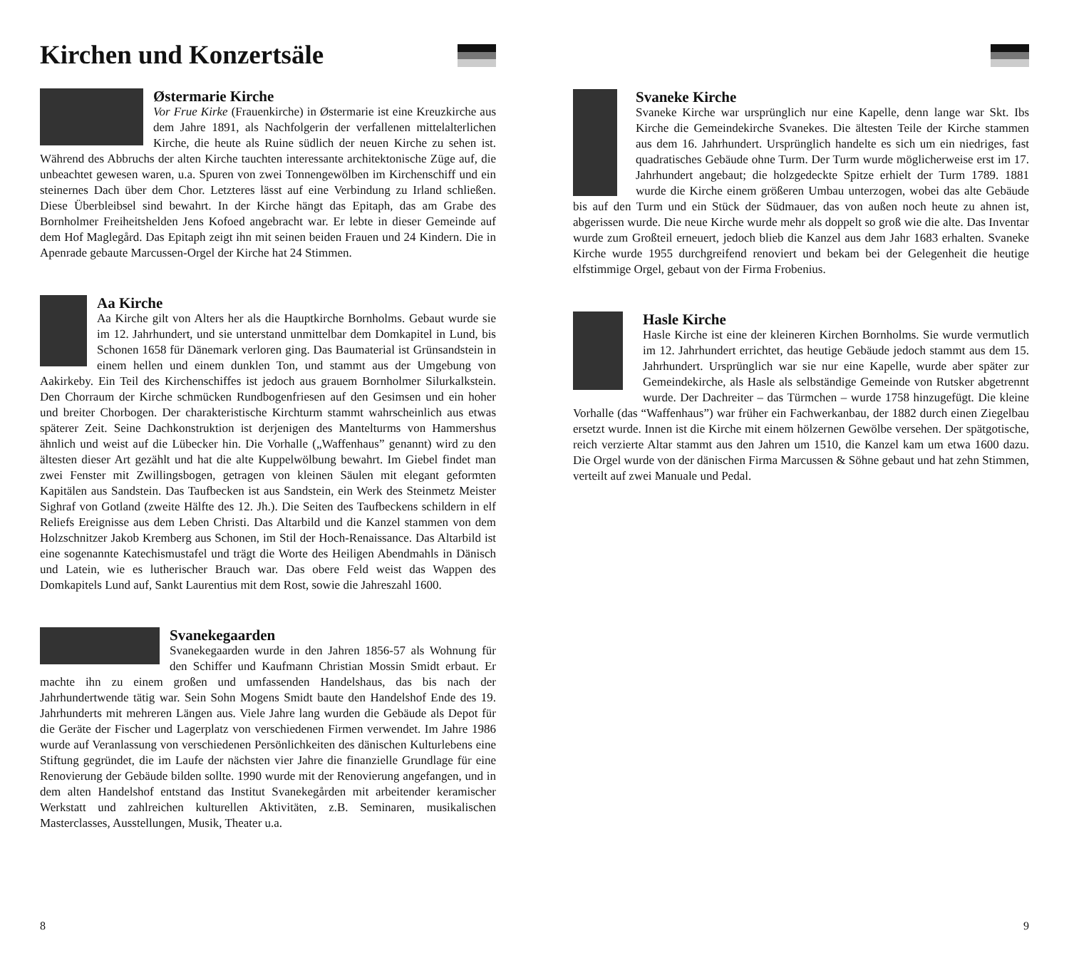Kirchen und Konzertsäle
Østermarie Kirche
Vor Frue Kirke (Frauenkirche) in Østermarie ist eine Kreuzkirche aus dem Jahre 1891, als Nachfolgerin der verfallenen mittelalterlichen Kirche, die heute als Ruine südlich der neuen Kirche zu sehen ist. Während des Abbruchs der alten Kirche tauchten interessante architektonische Züge auf, die unbeachtet gewesen waren, u.a. Spuren von zwei Tonnengewölben im Kirchenschiff und ein steinernes Dach über dem Chor. Letzteres lässt auf eine Verbindung zu Irland schließen. Diese Überbleibsel sind bewahrt. In der Kirche hängt das Epitaph, das am Grabe des Bornholmer Freiheitshelden Jens Kofoed angebracht war. Er lebte in dieser Gemeinde auf dem Hof Maglegård. Das Epitaph zeigt ihn mit seinen beiden Frauen und 24 Kindern. Die in Apenrade gebaute Marcussen-Orgel der Kirche hat 24 Stimmen.
Aa Kirche
Aa Kirche gilt von Alters her als die Hauptkirche Bornholms. Gebaut wurde sie im 12. Jahrhundert, und sie unterstand unmittelbar dem Domkapitel in Lund, bis Schonen 1658 für Dänemark verloren ging. Das Baumaterial ist Grünsandstein in einem hellen und einem dunklen Ton, und stammt aus der Umgebung von Aakirkeby. Ein Teil des Kirchenschiffes ist jedoch aus grauem Bornholmer Silurkalkstein. Den Chorraum der Kirche schmücken Rundbogenfriesen auf den Gesimsen und ein hoher und breiter Chorbogen. Der charakteristische Kirchturm stammt wahrscheinlich aus etwas späterer Zeit. Seine Dachkonstruktion ist derjenigen des Mantelturms von Hammershus ähnlich und weist auf die Lübecker hin. Die Vorhalle („Waffenhaus” genannt) wird zu den ältesten dieser Art gezählt und hat die alte Kuppelwölbung bewahrt. Im Giebel findet man zwei Fenster mit Zwillingsbogen, getragen von kleinen Säulen mit elegant geformten Kapitälen aus Sandstein. Das Taufbecken ist aus Sandstein, ein Werk des Steinmetz Meister Sighraf von Gotland (zweite Hälfte des 12. Jh.). Die Seiten des Taufbeckens schildern in elf Reliefs Ereignisse aus dem Leben Christi. Das Altarbild und die Kanzel stammen von dem Holzschnitzer Jakob Kremberg aus Schonen, im Stil der Hoch-Renaissance. Das Altarbild ist eine sogenannte Katechismustafel und trägt die Worte des Heiligen Abendmahls in Dänisch und Latein, wie es lutherischer Brauch war. Das obere Feld weist das Wappen des Domkapitels Lund auf, Sankt Laurentius mit dem Rost, sowie die Jahreszahl 1600.
Svanekegaarden
Svanekegaarden wurde in den Jahren 1856-57 als Wohnung für den Schiffer und Kaufmann Christian Mossin Smidt erbaut. Er machte ihn zu einem großen und umfassenden Handelshaus, das bis nach der Jahrhundertwende tätig war. Sein Sohn Mogens Smidt baute den Handelshof Ende des 19. Jahrhunderts mit mehreren Längen aus. Viele Jahre lang wurden die Gebäude als Depot für die Geräte der Fischer und Lagerplatz von verschiedenen Firmen verwendet. Im Jahre 1986 wurde auf Veranlassung von verschiedenen Persönlichkeiten des dänischen Kulturlebens eine Stiftung gegründet, die im Laufe der nächsten vier Jahre die finanzielle Grundlage für eine Renovierung der Gebäude bilden sollte. 1990 wurde mit der Renovierung angefangen, und in dem alten Handelshof entstand das Institut Svanekegården mit arbeitender keramischer Werkstatt und zahlreichen kulturellen Aktivitäten, z.B. Seminaren, musikalischen Masterclasses, Ausstellungen, Musik, Theater u.a.
8
Svaneke Kirche
Svaneke Kirche war ursprünglich nur eine Kapelle, denn lange war Skt. Ibs Kirche die Gemeindekirche Svanekes. Die ältesten Teile der Kirche stammen aus dem 16. Jahrhundert. Ursprünglich handelte es sich um ein niedriges, fast quadratisches Gebäude ohne Turm. Der Turm wurde möglicherweise erst im 17. Jahrhundert angebaut; die holzgedeckte Spitze erhielt der Turm 1789. 1881 wurde die Kirche einem größeren Umbau unterzogen, wobei das alte Gebäude bis auf den Turm und ein Stück der Südmauer, das von außen noch heute zu ahnen ist, abgerissen wurde. Die neue Kirche wurde mehr als doppelt so groß wie die alte. Das Inventar wurde zum Großteil erneuert, jedoch blieb die Kanzel aus dem Jahr 1683 erhalten. Svaneke Kirche wurde 1955 durchgreifend renoviert und bekam bei der Gelegenheit die heutige elfstimmige Orgel, gebaut von der Firma Frobenius.
Hasle Kirche
Hasle Kirche ist eine der kleineren Kirchen Bornholms. Sie wurde vermutlich im 12. Jahrhundert errichtet, das heutige Gebäude jedoch stammt aus dem 15. Jahrhundert. Ursprünglich war sie nur eine Kapelle, wurde aber später zur Gemeindekirche, als Hasle als selbständige Gemeinde von Rutsker abgetrennt wurde. Der Dachreiter – das Türmchen – wurde 1758 hinzugefügt. Die kleine Vorhalle (das “Waffenhaus”) war früher ein Fachwerkanbau, der 1882 durch einen Ziegelbau ersetzt wurde. Innen ist die Kirche mit einem hölzernen Gewölbe versehen. Der spätgotische, reich verzierte Altar stammt aus den Jahren um 1510, die Kanzel kam um etwa 1600 dazu. Die Orgel wurde von der dänischen Firma Marcussen & Söhne gebaut und hat zehn Stimmen, verteilt auf zwei Manuale und Pedal.
9